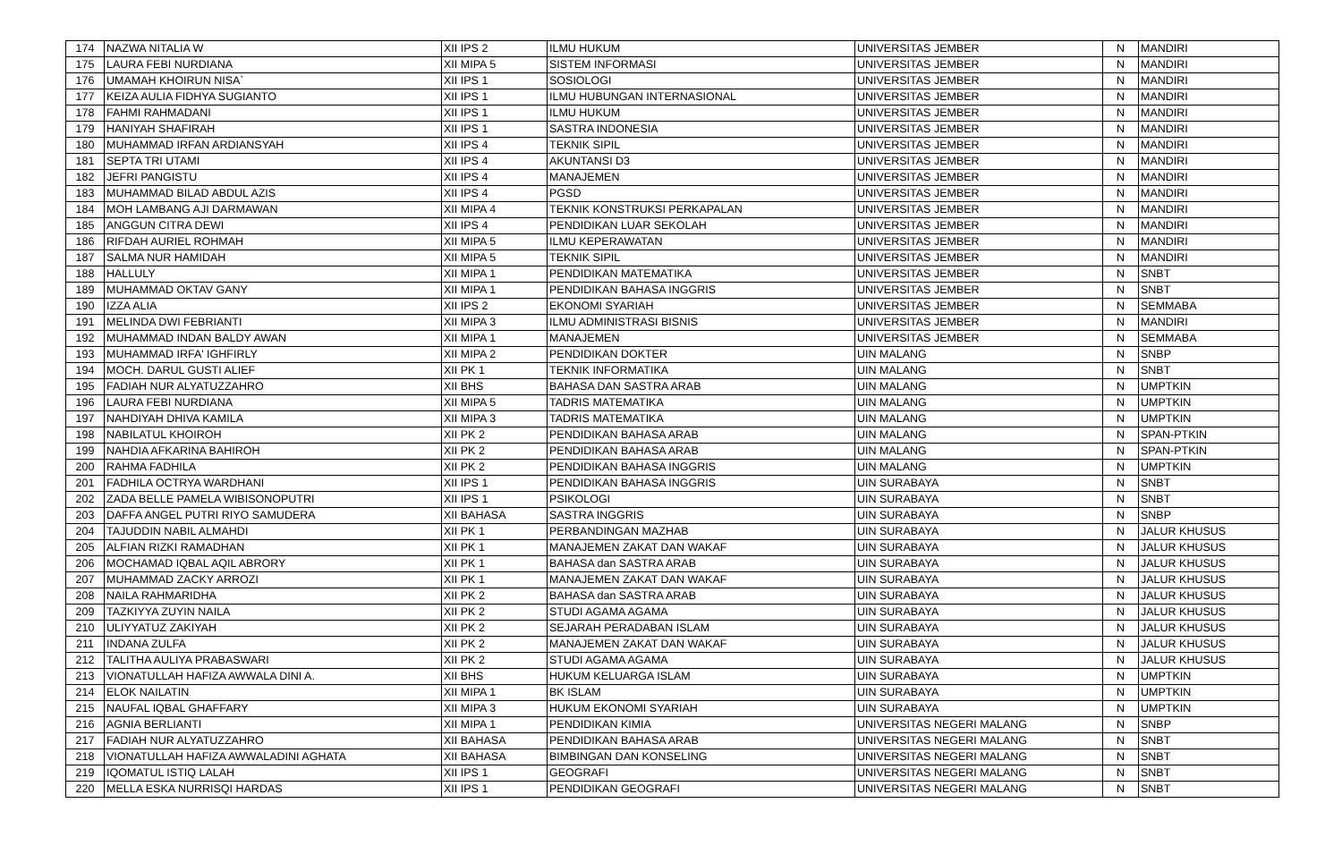| 174 | NAZWA NITALIA W | XII IPS 2 | ILMU HUKUM | UNIVERSITAS JEMBER | N | MANDIRI |
| 175 | LAURA FEBI NURDIANA | XII MIPA 5 | SISTEM INFORMASI | UNIVERSITAS JEMBER | N | MANDIRI |
| 176 | UMAMAH KHOIRUN NISA` | XII IPS 1 | SOSIOLOGI | UNIVERSITAS JEMBER | N | MANDIRI |
| 177 | KEIZA AULIA FIDHYA SUGIANTO | XII IPS 1 | ILMU HUBUNGAN INTERNASIONAL | UNIVERSITAS JEMBER | N | MANDIRI |
| 178 | FAHMI RAHMADANI | XII IPS 1 | ILMU HUKUM | UNIVERSITAS JEMBER | N | MANDIRI |
| 179 | HANIYAH SHAFIRAH | XII IPS 1 | SASTRA INDONESIA | UNIVERSITAS JEMBER | N | MANDIRI |
| 180 | MUHAMMAD IRFAN ARDIANSYAH | XII IPS 4 | TEKNIK SIPIL | UNIVERSITAS JEMBER | N | MANDIRI |
| 181 | SEPTA TRI UTAMI | XII IPS 4 | AKUNTANSI D3 | UNIVERSITAS JEMBER | N | MANDIRI |
| 182 | JEFRI PANGISTU | XII IPS 4 | MANAJEMEN | UNIVERSITAS JEMBER | N | MANDIRI |
| 183 | MUHAMMAD BILAD ABDUL AZIS | XII IPS 4 | PGSD | UNIVERSITAS JEMBER | N | MANDIRI |
| 184 | MOH LAMBANG AJI DARMAWAN | XII MIPA 4 | TEKNIK KONSTRUKSI PERKAPALAN | UNIVERSITAS JEMBER | N | MANDIRI |
| 185 | ANGGUN CITRA DEWI | XII IPS 4 | PENDIDIKAN LUAR SEKOLAH | UNIVERSITAS JEMBER | N | MANDIRI |
| 186 | RIFDAH AURIEL ROHMAH | XII MIPA 5 | ILMU KEPERAWATAN | UNIVERSITAS JEMBER | N | MANDIRI |
| 187 | SALMA NUR HAMIDAH | XII MIPA 5 | TEKNIK SIPIL | UNIVERSITAS JEMBER | N | MANDIRI |
| 188 | HALLULY | XII MIPA 1 | PENDIDIKAN MATEMATIKA | UNIVERSITAS JEMBER | N | SNBT |
| 189 | MUHAMMAD OKTAV GANY | XII MIPA 1 | PENDIDIKAN BAHASA INGGRIS | UNIVERSITAS JEMBER | N | SNBT |
| 190 | IZZA ALIA | XII IPS 2 | EKONOMI SYARIAH | UNIVERSITAS JEMBER | N | SEMMABA |
| 191 | MELINDA DWI FEBRIANTI | XII MIPA 3 | ILMU ADMINISTRASI BISNIS | UNIVERSITAS JEMBER | N | MANDIRI |
| 192 | MUHAMMAD INDAN BALDY AWAN | XII MIPA 1 | MANAJEMEN | UNIVERSITAS JEMBER | N | SEMMABA |
| 193 | MUHAMMAD IRFA' IGHFIRLY | XII MIPA 2 | PENDIDIKAN DOKTER | UIN MALANG | N | SNBP |
| 194 | MOCH. DARUL GUSTI ALIEF | XII PK 1 | TEKNIK INFORMATIKA | UIN MALANG | N | SNBT |
| 195 | FADIAH NUR ALYATUZZAHRO | XII BHS | BAHASA DAN SASTRA ARAB | UIN MALANG | N | UMPTKIN |
| 196 | LAURA FEBI NURDIANA | XII MIPA 5 | TADRIS MATEMATIKA | UIN MALANG | N | UMPTKIN |
| 197 | NAHDIYAH DHIVA KAMILA | XII MIPA 3 | TADRIS MATEMATIKA | UIN MALANG | N | UMPTKIN |
| 198 | NABILATUL KHOIROH | XII PK 2 | PENDIDIKAN BAHASA ARAB | UIN MALANG | N | SPAN-PTKIN |
| 199 | NAHDIA AFKARINA BAHIROH | XII PK 2 | PENDIDIKAN BAHASA ARAB | UIN MALANG | N | SPAN-PTKIN |
| 200 | RAHMA FADHILA | XII PK 2 | PENDIDIKAN BAHASA INGGRIS | UIN MALANG | N | UMPTKIN |
| 201 | FADHILA OCTRYA WARDHANI | XII IPS 1 | PENDIDIKAN BAHASA INGGRIS | UIN SURABAYA | N | SNBT |
| 202 | ZADA BELLE PAMELA WIBISONOPUTRI | XII IPS 1 | PSIKOLOGI | UIN SURABAYA | N | SNBT |
| 203 | DAFFA ANGEL PUTRI RIYO SAMUDERA | XII BAHASA | SASTRA INGGRIS | UIN SURABAYA | N | SNBP |
| 204 | TAJUDDIN NABIL ALMAHDI | XII PK 1 | PERBANDINGAN MAZHAB | UIN SURABAYA | N | JALUR KHUSUS |
| 205 | ALFIAN RIZKI RAMADHAN | XII PK 1 | MANAJEMEN ZAKAT DAN WAKAF | UIN SURABAYA | N | JALUR KHUSUS |
| 206 | MOCHAMAD IQBAL AQIL ABRORY | XII PK 1 | BAHASA dan SASTRA ARAB | UIN SURABAYA | N | JALUR KHUSUS |
| 207 | MUHAMMAD ZACKY ARROZI | XII PK 1 | MANAJEMEN ZAKAT DAN WAKAF | UIN SURABAYA | N | JALUR KHUSUS |
| 208 | NAILA RAHMARIDHA | XII PK 2 | BAHASA dan SASTRA ARAB | UIN SURABAYA | N | JALUR KHUSUS |
| 209 | TAZKIYYA ZUYIN NAILA | XII PK 2 | STUDI AGAMA AGAMA | UIN SURABAYA | N | JALUR KHUSUS |
| 210 | ULIYYATUZ ZAKIYAH | XII PK 2 | SEJARAH PERADABAN ISLAM | UIN SURABAYA | N | JALUR KHUSUS |
| 211 | INDANA ZULFA | XII PK 2 | MANAJEMEN ZAKAT DAN WAKAF | UIN SURABAYA | N | JALUR KHUSUS |
| 212 | TALITHA AULIYA PRABASWARI | XII PK 2 | STUDI AGAMA AGAMA | UIN SURABAYA | N | JALUR KHUSUS |
| 213 | VIONATULLAH HAFIZA AWWALA DINI A. | XII BHS | HUKUM KELUARGA ISLAM | UIN SURABAYA | N | UMPTKIN |
| 214 | ELOK NAILATIN | XII MIPA 1 | BK ISLAM | UIN SURABAYA | N | UMPTKIN |
| 215 | NAUFAL IQBAL GHAFFARY | XII MIPA 3 | HUKUM EKONOMI SYARIAH | UIN SURABAYA | N | UMPTKIN |
| 216 | AGNIA BERLIANTI | XII MIPA 1 | PENDIDIKAN KIMIA | UNIVERSITAS NEGERI MALANG | N | SNBP |
| 217 | FADIAH NUR ALYATUZZAHRO | XII BAHASA | PENDIDIKAN BAHASA ARAB | UNIVERSITAS NEGERI MALANG | N | SNBT |
| 218 | VIONATULLAH HAFIZA AWWALADINI AGHATA | XII BAHASA | BIMBINGAN DAN KONSELING | UNIVERSITAS NEGERI MALANG | N | SNBT |
| 219 | IQOMATUL ISTIQ LALAH | XII IPS 1 | GEOGRAFI | UNIVERSITAS NEGERI MALANG | N | SNBT |
| 220 | MELLA ESKA NURRISQI HARDAS | XII IPS 1 | PENDIDIKAN GEOGRAFI | UNIVERSITAS NEGERI MALANG | N | SNBT |